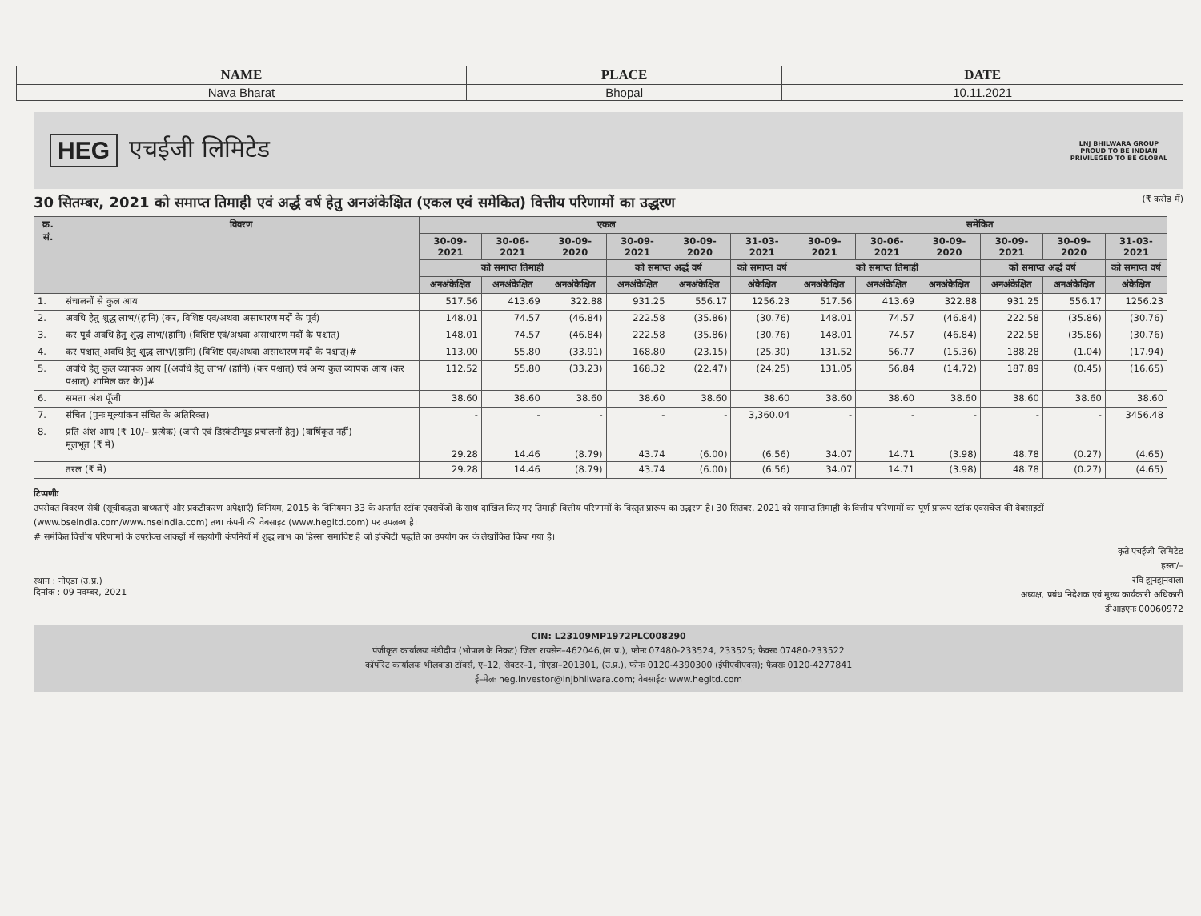| NAME | PLACE | DATE |
| Nava Bharat | Bhopal | 10.11.2021 |
HEG एचईजी लिमिटेड
LNJ BHILWARA GROUP
PROUD TO BE INDIAN
PRIVILEGED TO BE GLOBAL
30 सितम्बर, 2021 को समाप्त तिमाही एवं अर्द्ध वर्ष हेतु अनअंकेक्षित (एकल एवं समेकित) वित्तीय परिणामों का उद्धरण (₹ करोड़ में)
| क्र. सं. | विवरण | एकल | | | | | | समेकित | | | | | |
| --- | --- | --- | --- | --- | --- | --- | --- | --- | --- | --- | --- | --- | --- |
| | | 30-09-2021 | 30-06-2021 | 30-09-2020 | 30-09-2021 | 30-09-2020 | 31-03-2021 | 30-09-2021 | 30-06-2021 | 30-09-2020 | 30-09-2021 | 30-09-2020 | 31-03-2021 |
| | | को समाप्त तिमाही | | | को समाप्त अर्द्ध वर्ष | | को समाप्त वर्ष | को समाप्त तिमाही | | | को समाप्त अर्द्ध वर्ष | | को समाप्त वर्ष |
| | | अनअंकेक्षित | अनअंकेक्षित | अनअंकेक्षित | अनअंकेक्षित | अनअंकेक्षित | अंकेक्षित | अनअंकेक्षित | अनअंकेक्षित | अनअंकेक्षित | अनअंकेक्षित | अनअंकेक्षित | अंकेक्षित |
| 1. | संचालनों से कुल आय | 517.56 | 413.69 | 322.88 | 931.25 | 556.17 | 1256.23 | 517.56 | 413.69 | 322.88 | 931.25 | 556.17 | 1256.23 |
| 2. | अवधि हेतु शुद्ध लाभ/(हानि) (कर, विशिष्ट एवं/अथवा असाधारण मदों के पूर्व) | 148.01 | 74.57 | (46.84) | 222.58 | (35.86) | (30.76) | 148.01 | 74.57 | (46.84) | 222.58 | (35.86) | (30.76) |
| 3. | कर पूर्व अवधि हेतु शुद्ध लाभ/(हानि) (विशिष्ट एवं/अथवा असाधारण मदों के पश्चात्) | 148.01 | 74.57 | (46.84) | 222.58 | (35.86) | (30.76) | 148.01 | 74.57 | (46.84) | 222.58 | (35.86) | (30.76) |
| 4. | कर पश्चात् अवधि हेतु शुद्ध लाभ/(हानि) (विशिष्ट एवं/अथवा असाधारण मदों के पश्चात्)# | 113.00 | 55.80 | (33.91) | 168.80 | (23.15) | (25.30) | 131.52 | 56.77 | (15.36) | 188.28 | (1.04) | (17.94) |
| 5. | अवधि हेतु कुल व्यापक आय [(अवधि हेतु लाभ/ (हानि) (कर पश्चात्) एवं अन्य कुल व्यापक आय (कर पश्चात्) शामिल कर के)]# | 112.52 | 55.80 | (33.23) | 168.32 | (22.47) | (24.25) | 131.05 | 56.84 | (14.72) | 187.89 | (0.45) | (16.65) |
| 6. | समता अंश पूँजी | 38.60 | 38.60 | 38.60 | 38.60 | 38.60 | 38.60 | 38.60 | 38.60 | 38.60 | 38.60 | 38.60 | 38.60 |
| 7. | संचित (पुनः मूल्यांकन संचित के अतिरिक्त) | - | - | - | - | - | 3,360.04 | - | - | - | - | - | 3456.48 |
| 8. | प्रति अंश आय (₹ 10/– प्रत्येक) (जारी एवं डिस्कंटीन्यूड प्रचालनों हेतु) (वार्षिकृत नहीं) मूलभूत (₹ में) | 29.28 | 14.46 | (8.79) | 43.74 | (6.00) | (6.56) | 34.07 | 14.71 | (3.98) | 48.78 | (0.27) | (4.65) |
| | तरल (₹ में) | 29.28 | 14.46 | (8.79) | 43.74 | (6.00) | (6.56) | 34.07 | 14.71 | (3.98) | 48.78 | (0.27) | (4.65) |
टिप्पणीः
उपरोक्त विवरण सेबी (सूचीबद्धता बाध्यताएँ और प्रकटीकरण अपेक्षाएँ) विनियम, 2015 के विनियमन 33 के अन्तर्गत स्टॉक एक्सचेंजों के साथ दाखिल किए गए तिमाही वित्तीय परिणामों के विस्तृत प्रारूप का उद्धरण है। 30 सितंबर, 2021 को समाप्त तिमाही के वित्तीय परिणामों का पूर्ण प्रारूप स्टॉक एक्सचेंज की वेबसाइटों (www.bseindia.com/www.nseindia.com) तथा कंपनी की वेबसाइट (www.hegltd.com) पर उपलब्ध है।
# समेकित वित्तीय परिणामों के उपरोक्त आंकड़ों में सहयोगी कंपनियों में शुद्ध लाभ का हिस्सा समाविष्ट है जो इक्विटी पद्धति का उपयोग कर के लेखांकित किया गया है।
स्थान : नोएडा (उ.प्र.)
दिनांक : 09 नवम्बर, 2021
कृते एचईजी लिमिटेड
हस्ता/–
रवि झुनझुनवाला
अध्यक्ष, प्रबंध निदेशक एवं मुख्य कार्यकारी अधिकारी
डीआइएनः 00060972
CIN: L23109MP1972PLC008290
पंजीकृत कार्यालयः मंडीदीप (भोपाल के निकट) जिला रायसेन–462046,(म.प्र.), फोनः 07480-233524, 233525; फैक्सः 07480-233522
कॉर्पोरेट कार्यालयः भीलवाड़ा टॉवर्स, ए–12, सेक्टर–1, नोएडा–201301, (उ.प्र.), फोनः 0120-4390300 (ईपीएबीएक्स); फैक्सः 0120-4277841
ई–मेलः heg.investor@lnjbhilwara.com; वेबसाईटः www.hegltd.com